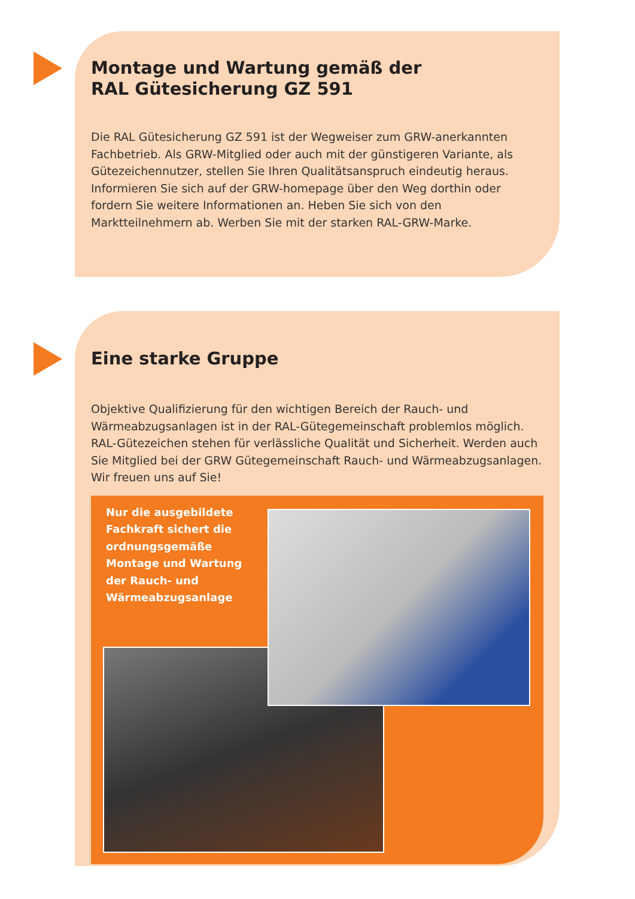Montage und Wartung gemäß der
RAL Gütesicherung GZ 591
Die RAL Gütesicherung GZ 591 ist der Wegweiser zum GRW-anerkannten Fachbetrieb. Als GRW-Mitglied oder auch mit der günstigeren Variante, als Gütezeichennutzer, stellen Sie Ihren Qualitätsanspruch eindeutig heraus. Informieren Sie sich auf der GRW-homepage über den Weg dorthin oder fordern Sie weitere Informationen an. Heben Sie sich von den Marktteilnehmern ab. Werben Sie mit der starken RAL-GRW-Marke.
Eine starke Gruppe
Objektive Qualifizierung für den wichtigen Bereich der Rauch- und Wärmeabzugsanlagen ist in der RAL-Gütegemeinschaft problemlos möglich. RAL-Gütezeichen stehen für verlässliche Qualität und Sicherheit. Werden auch Sie Mitglied bei der GRW Gütegemeinschaft Rauch- und Wärmeabzugsanlagen. Wir freuen uns auf Sie!
Nur die ausgebildete
Fachkraft sichert die
ordnungsgemäße
Montage und Wartung
der Rauch- und
Wärmeabzugsanlage